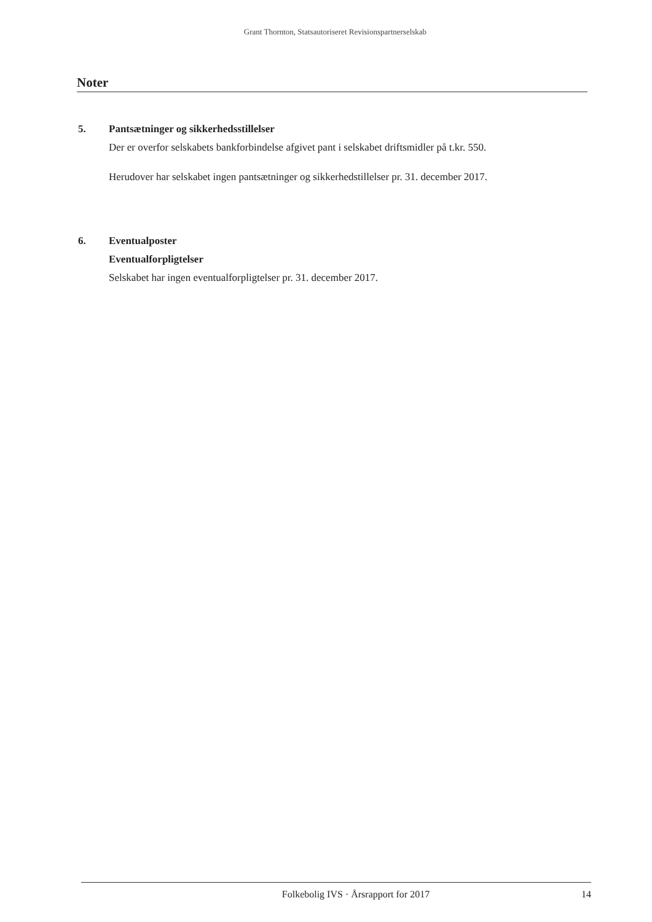Grant Thornton, Statsautoriseret Revisionspartnerselskab
Noter
5. Pantsætninger og sikkerhedsstillelser
Der er overfor selskabets bankforbindelse afgivet pant i selskabet driftsmidler på t.kr. 550.
Herudover har selskabet ingen pantsætninger og sikkerhedstillelser pr. 31. december 2017.
6. Eventualposter
Eventualforpligtelser
Selskabet har ingen eventualforpligtelser pr. 31. december 2017.
Folkebolig IVS · Årsrapport for 2017 14